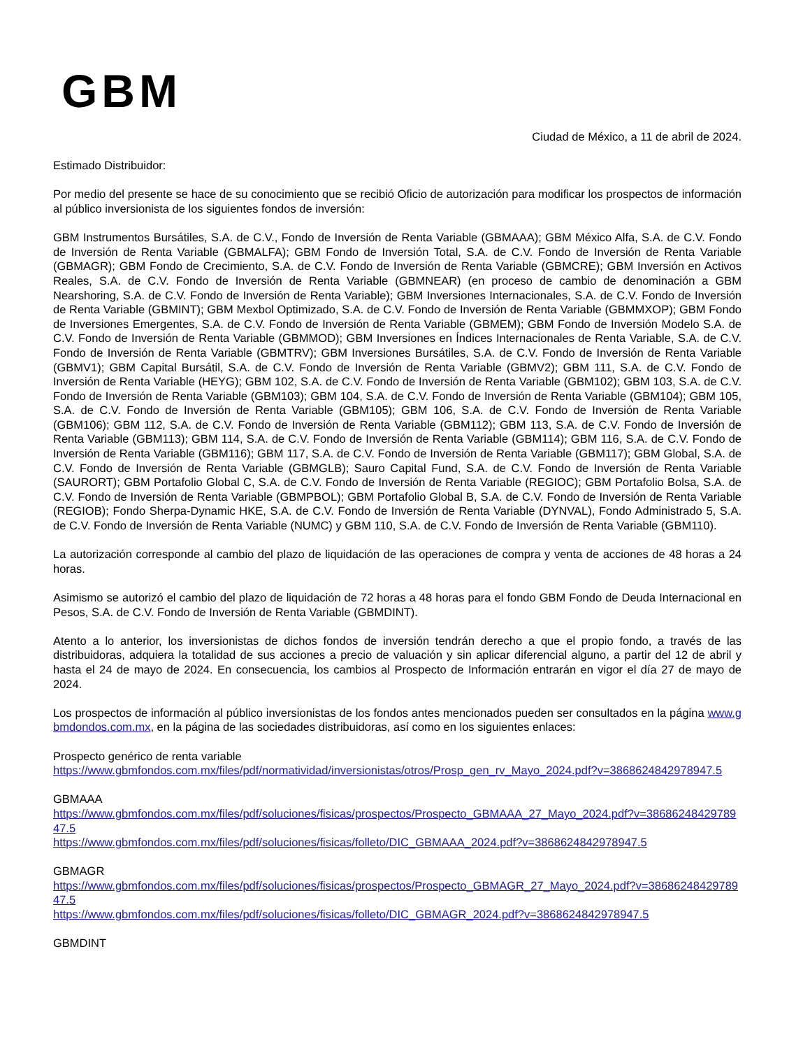GBM
Ciudad de México, a 11 de abril de 2024.
Estimado Distribuidor:
Por medio del presente se hace de su conocimiento que se recibió Oficio de autorización para modificar los prospectos de información al público inversionista de los siguientes fondos de inversión:
GBM Instrumentos Bursátiles, S.A. de C.V., Fondo de Inversión de Renta Variable (GBMAAA); GBM México Alfa, S.A. de C.V. Fondo de Inversión de Renta Variable (GBMALFA); GBM Fondo de Inversión Total, S.A. de C.V. Fondo de Inversión de Renta Variable (GBMAGR); GBM Fondo de Crecimiento, S.A. de C.V. Fondo de Inversión de Renta Variable (GBMCRE); GBM Inversión en Activos Reales, S.A. de C.V. Fondo de Inversión de Renta Variable (GBMNEAR) (en proceso de cambio de denominación a GBM Nearshoring, S.A. de C.V. Fondo de Inversión de Renta Variable); GBM Inversiones Internacionales, S.A. de C.V. Fondo de Inversión de Renta Variable (GBMINT); GBM Mexbol Optimizado, S.A. de C.V. Fondo de Inversión de Renta Variable (GBMMXOP); GBM Fondo de Inversiones Emergentes, S.A. de C.V. Fondo de Inversión de Renta Variable (GBMEM); GBM Fondo de Inversión Modelo S.A. de C.V. Fondo de Inversión de Renta Variable (GBMMOD); GBM Inversiones en Índices Internacionales de Renta Variable, S.A. de C.V. Fondo de Inversión de Renta Variable (GBMTRV); GBM Inversiones Bursátiles, S.A. de C.V. Fondo de Inversión de Renta Variable (GBMV1); GBM Capital Bursátil, S.A. de C.V. Fondo de Inversión de Renta Variable (GBMV2); GBM 111, S.A. de C.V. Fondo de Inversión de Renta Variable (HEYG); GBM 102, S.A. de C.V. Fondo de Inversión de Renta Variable (GBM102); GBM 103, S.A. de C.V. Fondo de Inversión de Renta Variable (GBM103); GBM 104, S.A. de C.V. Fondo de Inversión de Renta Variable (GBM104); GBM 105, S.A. de C.V. Fondo de Inversión de Renta Variable (GBM105); GBM 106, S.A. de C.V. Fondo de Inversión de Renta Variable (GBM106); GBM 112, S.A. de C.V. Fondo de Inversión de Renta Variable (GBM112); GBM 113, S.A. de C.V. Fondo de Inversión de Renta Variable (GBM113); GBM 114, S.A. de C.V. Fondo de Inversión de Renta Variable (GBM114); GBM 116, S.A. de C.V. Fondo de Inversión de Renta Variable (GBM116); GBM 117, S.A. de C.V. Fondo de Inversión de Renta Variable (GBM117); GBM Global, S.A. de C.V. Fondo de Inversión de Renta Variable (GBMGLB); Sauro Capital Fund, S.A. de C.V. Fondo de Inversión de Renta Variable (SAURORT); GBM Portafolio Global C, S.A. de C.V. Fondo de Inversión de Renta Variable (REGIOC); GBM Portafolio Bolsa, S.A. de C.V. Fondo de Inversión de Renta Variable (GBMPBOL); GBM Portafolio Global B, S.A. de C.V. Fondo de Inversión de Renta Variable (REGIOB); Fondo Sherpa-Dynamic HKE, S.A. de C.V. Fondo de Inversión de Renta Variable (DYNVAL), Fondo Administrado 5, S.A. de C.V. Fondo de Inversión de Renta Variable (NUMC) y GBM 110, S.A. de C.V. Fondo de Inversión de Renta Variable (GBM110).
La autorización corresponde al cambio del plazo de liquidación de las operaciones de compra y venta de acciones de 48 horas a 24 horas.
Asimismo se autorizó el cambio del plazo de liquidación de 72 horas a 48 horas para el fondo GBM Fondo de Deuda Internacional en Pesos, S.A. de C.V. Fondo de Inversión de Renta Variable (GBMDINT).
Atento a lo anterior, los inversionistas de dichos fondos de inversión tendrán derecho a que el propio fondo, a través de las distribuidoras, adquiera la totalidad de sus acciones a precio de valuación y sin aplicar diferencial alguno, a partir del 12 de abril y hasta el 24 de mayo de 2024. En consecuencia, los cambios al Prospecto de Información entrarán en vigor el día 27 de mayo de 2024.
Los prospectos de información al público inversionistas de los fondos antes mencionados pueden ser consultados en la página www.gbmdondos.com.mx, en la página de las sociedades distribuidoras, así como en los siguientes enlaces:
Prospecto genérico de renta variable
https://www.gbmfondos.com.mx/files/pdf/normatividad/inversionistas/otros/Prosp_gen_rv_Mayo_2024.pdf?v=3868624842978947.5
GBMAAA
https://www.gbmfondos.com.mx/files/pdf/soluciones/fisicas/prospectos/Prospecto_GBMAAA_27_Mayo_2024.pdf?v=3868624842978947.5
https://www.gbmfondos.com.mx/files/pdf/soluciones/fisicas/folleto/DIC_GBMAAA_2024.pdf?v=3868624842978947.5
GBMAGR
https://www.gbmfondos.com.mx/files/pdf/soluciones/fisicas/prospectos/Prospecto_GBMAGR_27_Mayo_2024.pdf?v=3868624842978947.5
https://www.gbmfondos.com.mx/files/pdf/soluciones/fisicas/folleto/DIC_GBMAGR_2024.pdf?v=3868624842978947.5
GBMDINT